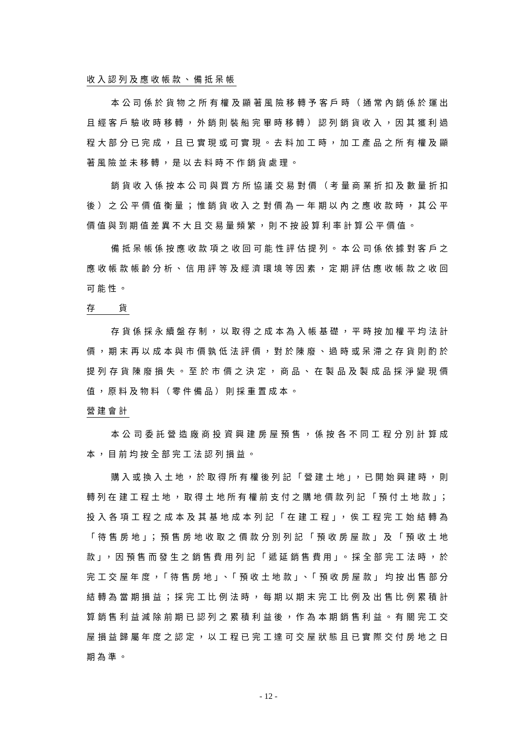收入認列及應收帳款、備抵呆帳
本公司係於貨物之所有權及顯著風險移轉予客戶時（通常內銷係於運出且經客戶驗收時移轉，外銷則裝船完畢時移轉）認列銷貨收入，因其獲利過程大部分已完成，且已實現或可實現。去料加工時，加工產品之所有權及顯著風險並未移轉，是以去料時不作銷貨處理。
銷貨收入係按本公司與買方所協議交易對價（考量商業折扣及數量折扣後）之公平價值衡量；惟銷貨收入之對價為一年期以內之應收款時，其公平價值與到期值差異不大且交易量頻繁，則不按設算利率計算公平價值。
備抵呆帳係按應收款項之收回可能性評估提列。本公司係依據對客戶之應收帳款帳齡分析、信用評等及經濟環境等因素，定期評估應收帳款之收回可能性。
存　　貨
存貨係採永續盤存制，以取得之成本為入帳基礎，平時按加權平均法計價，期末再以成本與市價孰低法評價，對於陳廢、過時或呆滯之存貨則酌於提列存貨陳廢損失。至於市價之決定，商品、在製品及製成品採淨變現價值，原料及物料（零件備品）則採重置成本。
營建會計
本公司委託營造廠商投資興建房屋預售，係按各不同工程分別計算成本，目前均按全部完工法認列損益。
購入或換入土地，於取得所有權後列記「營建土地」，已開始興建時，則轉列在建工程土地，取得土地所有權前支付之購地價款列記「預付土地款」；投入各項工程之成本及其基地成本列記「在建工程」，俟工程完工始結轉為「待售房地」；預售房地收取之價款分別列記「預收房屋款」及「預收土地款」，因預售而發生之銷售費用列記「遞延銷售費用」。採全部完工法時，於完工交屋年度，「待售房地」、「預收土地款」、「預收房屋款」均按出售部分結轉為當期損益；採完工比例法時，每期以期末完工比例及出售比例累積計算銷售利益減除前期已認列之累積利益後，作為本期銷售利益。有關完工交屋損益歸屬年度之認定，以工程已完工達可交屋狀態且已實際交付房地之日期為準。
- 12 -